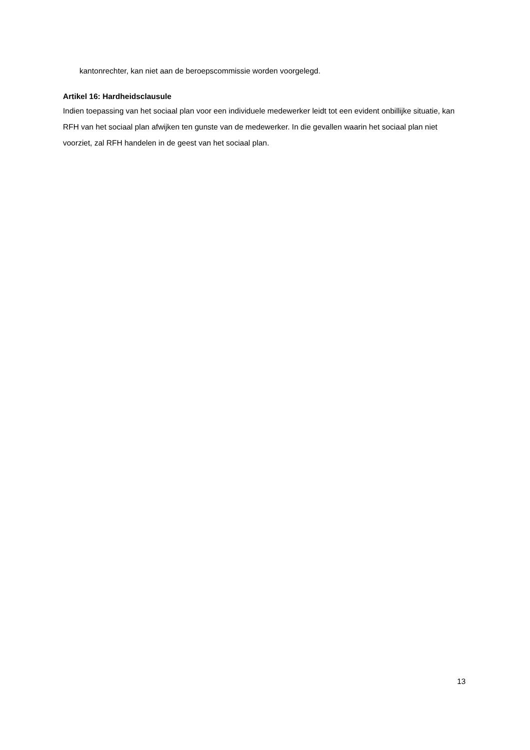kantonrechter, kan niet aan de beroepscommissie worden voorgelegd.
Artikel 16: Hardheidsclausule
Indien toepassing van het sociaal plan voor een individuele medewerker leidt tot een evident onbillijke situatie, kan RFH van het sociaal plan afwijken ten gunste van de medewerker. In die gevallen waarin het sociaal plan niet voorziet, zal RFH handelen in de geest van het sociaal plan.
13